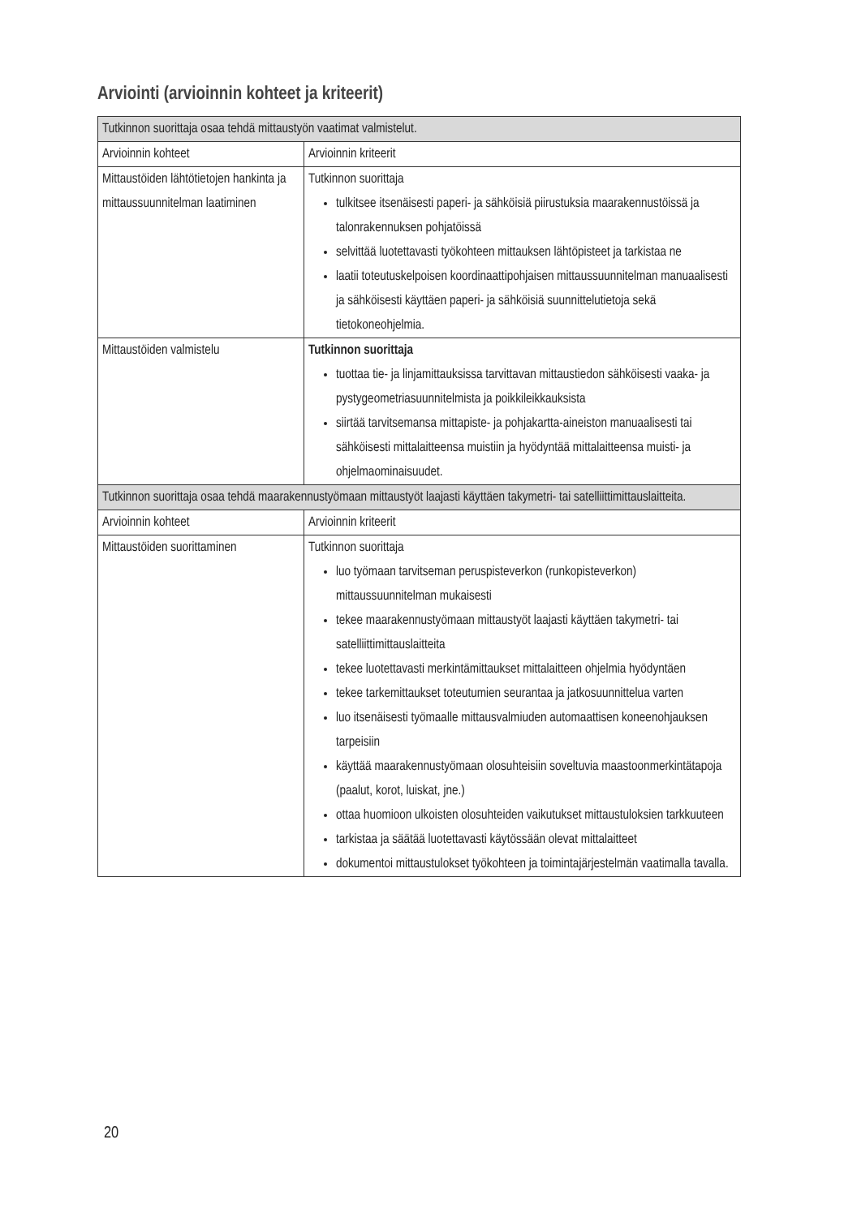Arviointi (arvioinnin kohteet ja kriteerit)
| Tutkinnon suorittaja osaa tehdä mittaustyön vaatimat valmistelut. | |
| --- | --- |
| Arvioinnin kohteet | Arvioinnin kriteerit |
| Mittaustöiden lähtötietojen hankinta ja mittaussuunnitelman laatiminen | Tutkinnon suorittaja tulkitsee itsenäisesti paperi- ja sähköisiä piirustuksia maarakennustöissä ja talonrakennuksen pohjatöissä selvittää luotettavasti työkohteen mittauksen lähtöpisteet ja tarkistaa ne laatii toteutuskelpoisen koordinaattipohjaisen mittaussuunnitelman manuaalisesti ja sähköisesti käyttäen paperi- ja sähköisiä suunnittelutietoja sekä tietokoneohjelmia. |
| Mittaustöiden valmistelu | Tutkinnon suorittaja tuottaa tie- ja linjamittauksissa tarvittavan mittaustiedon sähköisesti vaaka- ja pystygeometriasuunnitelmista ja poikkileikkauksista siirtää tarvitsemansa mittapiste- ja pohjakartta-aineiston manuaalisesti tai sähköisesti mittalaitteensa muistiin ja hyödyntää mittalaitteensa muisti- ja ohjelmaominaisuudet. |
| Tutkinnon suorittaja osaa tehdä maarakennustyömaan mittaustyöt laajasti käyttäen takymetri- tai satelliittimittauslaitteita. | |
| Arvioinnin kohteet | Arvioinnin kriteerit |
| Mittaustöiden suorittaminen | Tutkinnon suorittaja luo työmaan tarvitseman peruspisteverkon (runkopisteverkon) mittaussuunnitelman mukaisesti tekee maarakennustyömaan mittaustyöt laajasti käyttäen takymetri- tai satelliittimittauslaitteita tekee luotettavasti merkintämittaukset mittalaitteen ohjelmia hyödyntäen tekee tarkemittaukset toteutumien seurantaa ja jatkosuunnittelua varten luo itsenäisesti työmaalle mittausvalmiuden automaattisen koneenohjauksen tarpeisiin käyttää maarakennustyömaan olosuhteisiin soveltuvia maastoonmerkintätapoja (paalut, korot, luiskat, jne.) ottaa huomioon ulkoisten olosuhteiden vaikutukset mittaustuloksien tarkkuuteen tarkistaa ja säätää luotettavasti käytössään olevat mittalaitteet dokumentoi mittaustulokset työkohteen ja toimintajärjestelmän vaatimalla tavalla. |
20